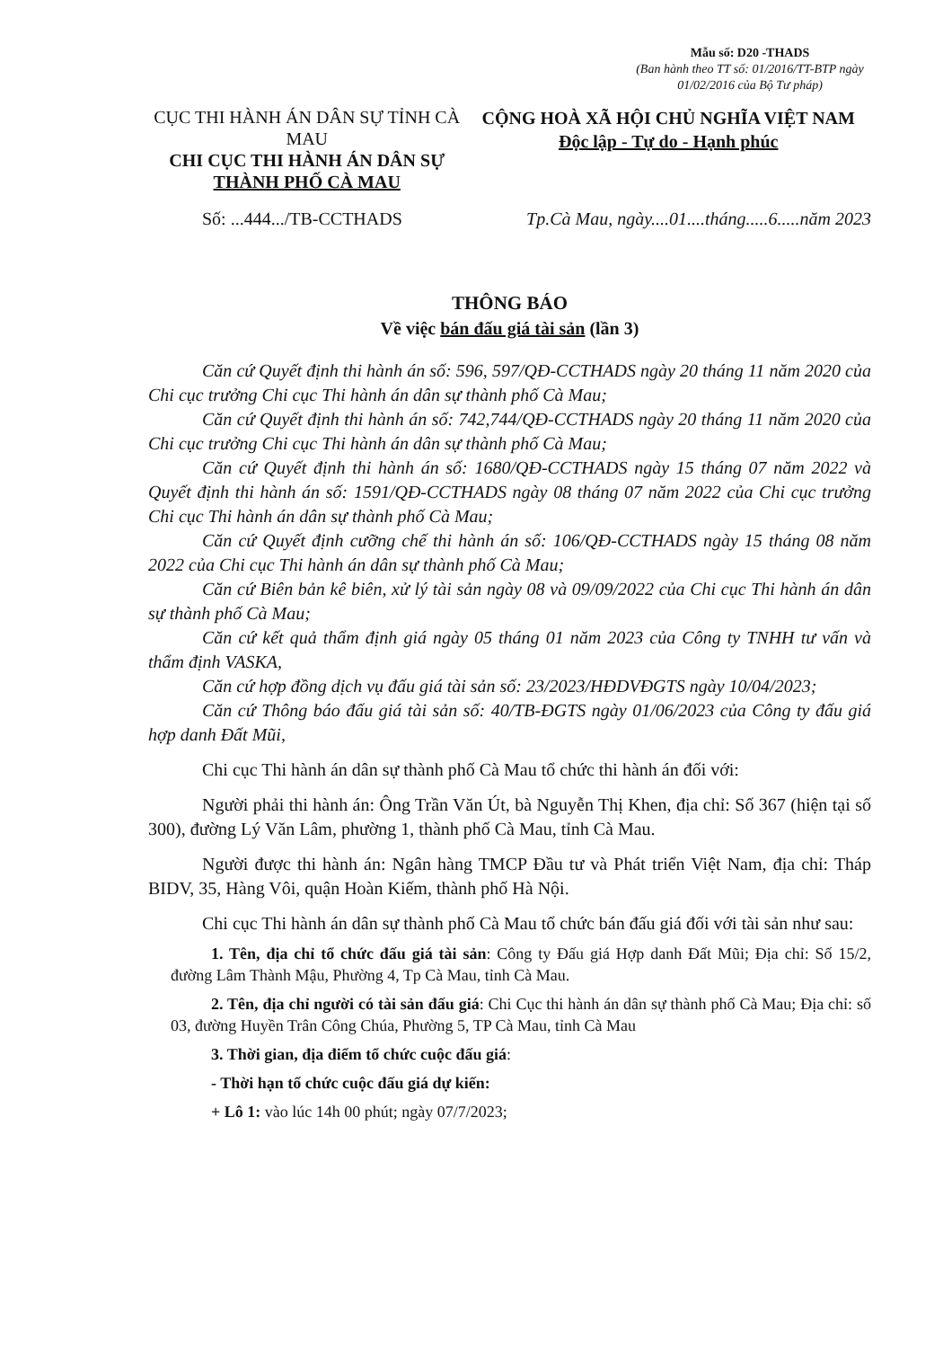Mẫu số: D20 -THADS
(Ban hành theo TT số: 01/2016/TT-BTP ngày 01/02/2016 của Bộ Tư pháp)
CỤC THI HÀNH ÁN DÂN SỰ TỈNH CÀ MAU
CHI CỤC THI HÀNH ÁN DÂN SỰ
THÀNH PHỐ CÀ MAU
CỘNG HOÀ XÃ HỘI CHỦ NGHĨA VIỆT NAM
Độc lập - Tự do - Hạnh phúc
Số: ...444.../TB-CCTHADS Tp.Cà Mau, ngày....01....tháng.....6.....năm 2023
THÔNG BÁO
Về việc bán đấu giá tài sản (lần 3)
Căn cứ Quyết định thi hành án số: 596, 597/QĐ-CCTHADS ngày 20 tháng 11 năm 2020 của Chi cục trưởng Chi cục Thi hành án dân sự thành phố Cà Mau;
Căn cứ Quyết định thi hành án số: 742,744/QĐ-CCTHADS ngày 20 tháng 11 năm 2020 của Chi cục trưởng Chi cục Thi hành án dân sự thành phố Cà Mau;
Căn cứ Quyết định thi hành án số: 1680/QĐ-CCTHADS ngày 15 tháng 07 năm 2022 và Quyết định thi hành án số: 1591/QĐ-CCTHADS ngày 08 tháng 07 năm 2022 của Chi cục trưởng Chi cục Thi hành án dân sự thành phố Cà Mau;
Căn cứ Quyết định cưỡng chế thi hành án số: 106/QĐ-CCTHADS ngày 15 tháng 08 năm 2022 của Chi cục Thi hành án dân sự thành phố Cà Mau;
Căn cứ Biên bản kê biên, xử lý tài sản ngày 08 và 09/09/2022 của Chi cục Thi hành án dân sự thành phố Cà Mau;
Căn cứ kết quả thẩm định giá ngày 05 tháng 01 năm 2023 của Công ty TNHH tư vấn và thẩm định VASKA,
Căn cứ hợp đồng dịch vụ đấu giá tài sản số: 23/2023/HĐDVĐGTS ngày 10/04/2023;
Căn cứ Thông báo đấu giá tài sản số: 40/TB-ĐGTS ngày 01/06/2023 của Công ty đấu giá hợp danh Đất Mũi,
Chi cục Thi hành án dân sự thành phố Cà Mau tổ chức thi hành án đối với:
Người phải thi hành án: Ông Trần Văn Út, bà Nguyễn Thị Khen, địa chỉ: Số 367 (hiện tại số 300), đường Lý Văn Lâm, phường 1, thành phố Cà Mau, tỉnh Cà Mau.
Người được thi hành án: Ngân hàng TMCP Đầu tư và Phát triển Việt Nam, địa chỉ: Tháp BIDV, 35, Hàng Vôi, quận Hoàn Kiếm, thành phố Hà Nội.
Chi cục Thi hành án dân sự thành phố Cà Mau tổ chức bán đấu giá đối với tài sản như sau:
1. Tên, địa chỉ tổ chức đấu giá tài sản: Công ty Đấu giá Hợp danh Đất Mũi; Địa chỉ: Số 15/2, đường Lâm Thành Mậu, Phường 4, Tp Cà Mau, tỉnh Cà Mau.
2. Tên, địa chỉ người có tài sản đấu giá: Chi Cục thi hành án dân sự thành phố Cà Mau; Địa chỉ: số 03, đường Huyền Trân Công Chúa, Phường 5, TP Cà Mau, tỉnh Cà Mau
3. Thời gian, địa điểm tổ chức cuộc đấu giá:
- Thời hạn tổ chức cuộc đấu giá dự kiến:
+ Lô 1: vào lúc 14h 00 phút; ngày 07/7/2023;